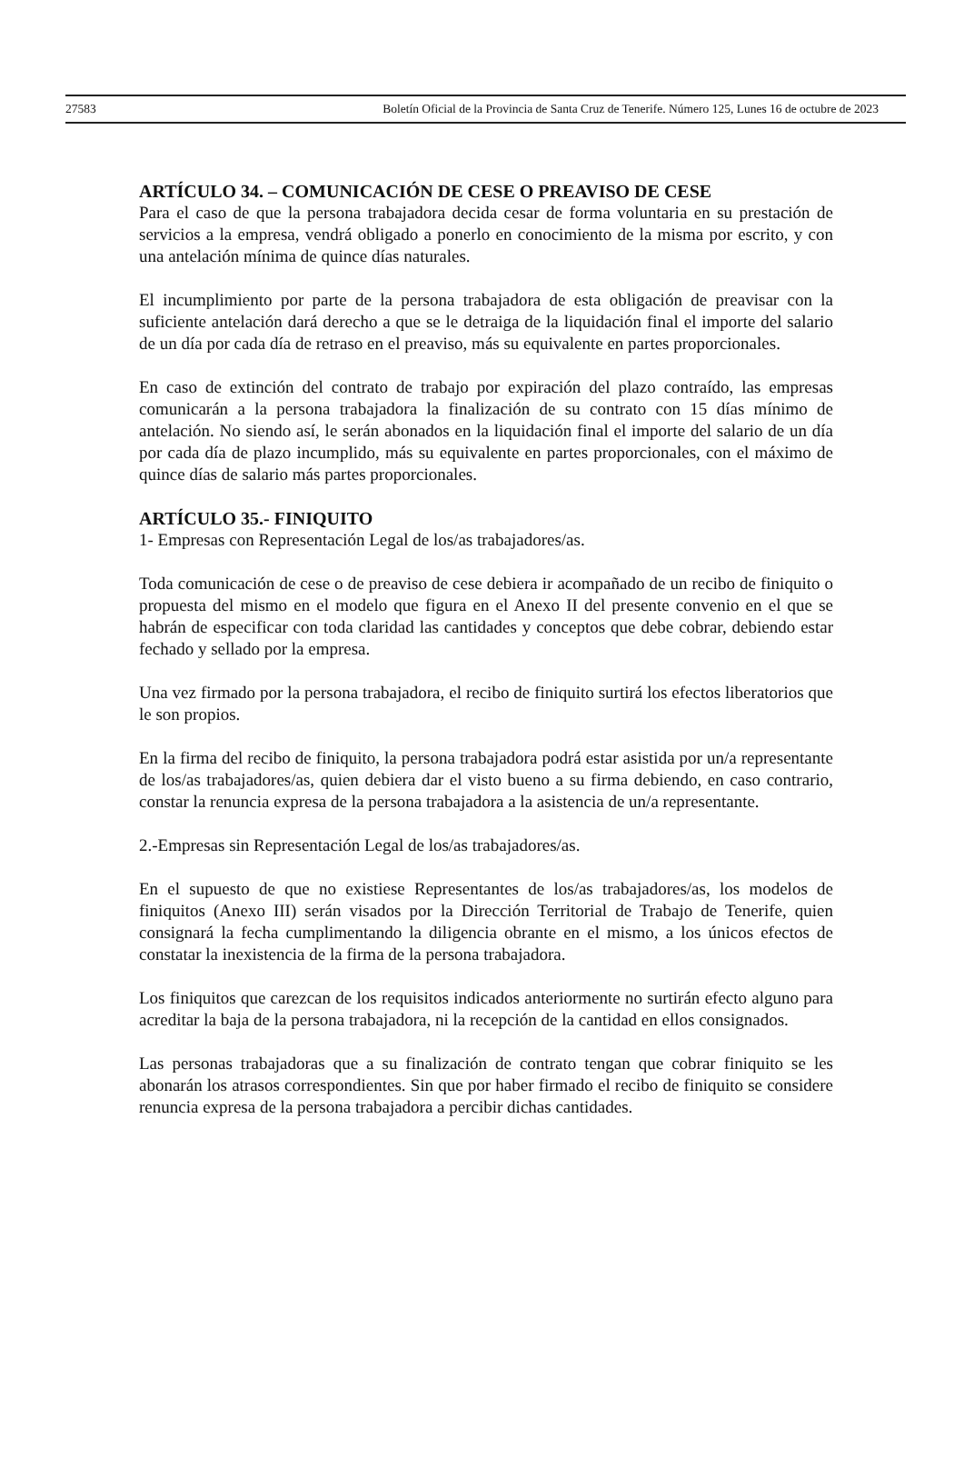27583 Boletín Oficial de la Provincia de Santa Cruz de Tenerife. Número 125, Lunes 16 de octubre de 2023
ARTÍCULO 34. – COMUNICACIÓN DE CESE O PREAVISO DE CESE
Para el caso de que la persona trabajadora decida cesar de forma voluntaria en su prestación de servicios a la empresa, vendrá obligado a ponerlo en conocimiento de la misma por escrito, y con una antelación mínima de quince días naturales.
El incumplimiento por parte de la persona trabajadora de esta obligación de preavisar con la suficiente antelación dará derecho a que se le detraiga de la liquidación final el importe del salario de un día por cada día de retraso en el preaviso, más su equivalente en partes proporcionales.
En caso de extinción del contrato de trabajo por expiración del plazo contraído, las empresas comunicarán a la persona trabajadora la finalización de su contrato con 15 días mínimo de antelación. No siendo así, le serán abonados en la liquidación final el importe del salario de un día por cada día de plazo incumplido, más su equivalente en partes proporcionales, con el máximo de quince días de salario más partes proporcionales.
ARTÍCULO 35.- FINIQUITO
1- Empresas con Representación Legal de los/as trabajadores/as.
Toda comunicación de cese o de preaviso de cese debiera ir acompañado de un recibo de finiquito o propuesta del mismo en el modelo que figura en el Anexo II del presente convenio en el que se habrán de especificar con toda claridad las cantidades y conceptos que debe cobrar, debiendo estar fechado y sellado por la empresa.
Una vez firmado por la persona trabajadora, el recibo de finiquito surtirá los efectos liberatorios que le son propios.
En la firma del recibo de finiquito, la persona trabajadora podrá estar asistida por un/a representante de los/as trabajadores/as, quien debiera dar el visto bueno a su firma debiendo, en caso contrario, constar la renuncia expresa de la persona trabajadora a la asistencia de un/a representante.
2.-Empresas sin Representación Legal de los/as trabajadores/as.
En el supuesto de que no existiese Representantes de los/as trabajadores/as, los modelos de finiquitos (Anexo III) serán visados por la Dirección Territorial de Trabajo de Tenerife, quien consignará la fecha cumplimentando la diligencia obrante en el mismo, a los únicos efectos de constatar la inexistencia de la firma de la persona trabajadora.
Los finiquitos que carezcan de los requisitos indicados anteriormente no surtirán efecto alguno para acreditar la baja de la persona trabajadora, ni la recepción de la cantidad en ellos consignados.
Las personas trabajadoras que a su finalización de contrato tengan que cobrar finiquito se les abonarán los atrasos correspondientes. Sin que por haber firmado el recibo de finiquito se considere renuncia expresa de la persona trabajadora a percibir dichas cantidades.